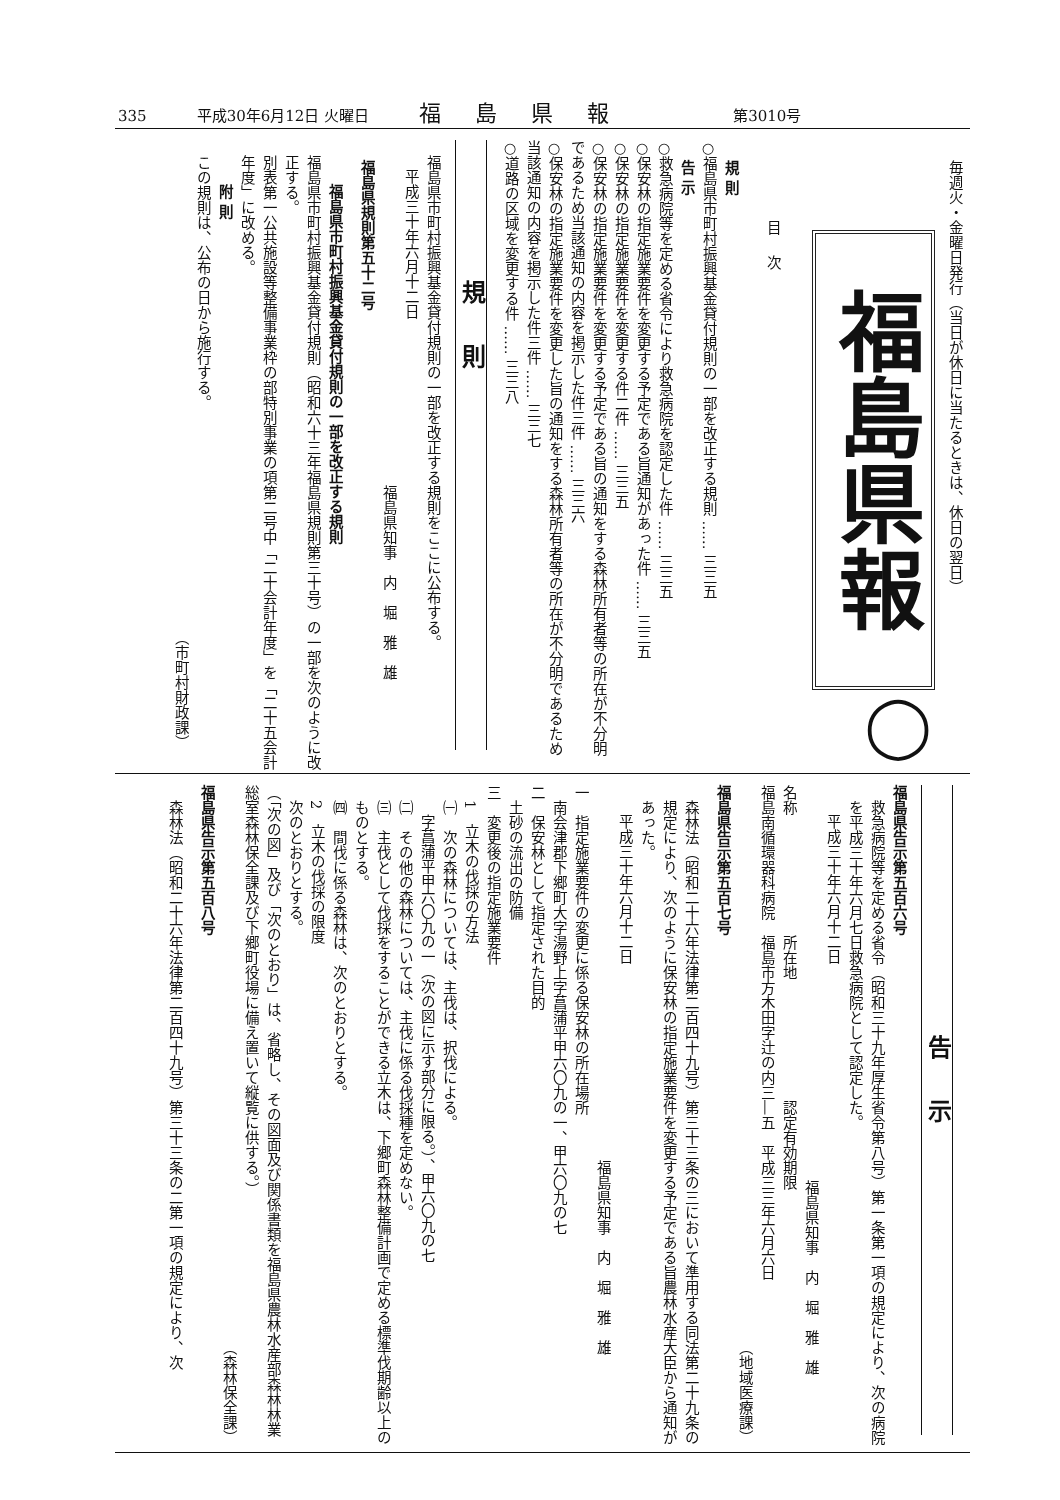335 平成30年6月12日 火曜日 福島県報 第3010号
毎週火・金曜日発行（当日が休日に当たるときは、休日の翌日）
福島県報
◯
目次
規 則
○福島県市町村振興基金貸付規則の一部を改正する規則 …… 三三五
告 示
○救急病院等を定める省令により救急病院を認定した件 …… 三三五
○保安林の指定施業要件を変更する予定である旨通知があった件 …… 三三五
○保安林の指定施業要件を変更する件二件 …… 三三五
○保安林の指定施業要件を変更する予定である旨の通知をする森林所有者等の所在が不分明であるため当該通知の内容を掲示した件三件 …… 三三六
○保安林の指定施業要件を変更した旨の通知をする森林所有者等の所在が不分明であるため当該通知の内容を掲示した件三件 …… 三三七
○道路の区域を変更する件 …… 三三八
規則
福島県市町村振興基金貸付規則の一部を改正する規則をここに公布する。
平成三十年六月十二日
福島県知事　内　堀　雅　雄
福島県規則第五十二号
福島県市町村振興基金貸付規則の一部を改正する規則
福島県市町村振興基金貸付規則（昭和六十三年福島県規則第三十号）の一部を次のように改正する。
別表第一公共施設等整備事業枠の部特別事業の項第二号中「二十会計年度」を「二十五会計年度」に改める。
附 則
この規則は、公布の日から施行する。
（市町村財政課）
告示
福島県告示第五百六号
救急病院等を定める省令（昭和三十九年厚生省令第八号）第一条第一項の規定により、次の病院を平成三十年六月七日救急病院として認定した。
平成三十年六月十二日
福島県知事　内　堀　雅　雄
名称　　　　　　　　所在地　　　　　　　　認定有効期限
福島南循環器科病院　福島市方木田字辻の内三―五　平成三三年六月六日
（地域医療課）
福島県告示第五百七号
森林法（昭和二十六年法律第二百四十九号）第三十三条の三において準用する同法第二十九条の規定により、次のように保安林の指定施業要件を変更する予定である旨農林水産大臣から通知があった。
平成三十年六月十二日
福島県知事　内　堀　雅　雄
一　指定施業要件の変更に係る保安林の所在場所
南会津郡下郷町大字湯野上字菖蒲平甲六〇九の一、甲六〇九の七
二　保安林として指定された目的
土砂の流出の防備
三　変更後の指定施業要件
1　立木の伐採の方法
㈠　次の森林については、主伐は、択伐による。
字菖蒲平甲六〇九の一（次の図に示す部分に限る。）、甲六〇九の七
㈡　その他の森林については、主伐に係る伐採種を定めない。
㈢　主伐として伐採をすることができる立木は、下郷町森林整備計画で定める標準伐期齢以上のものとする。
㈣　間伐に係る森林は、次のとおりとする。
2　立木の伐採の限度
次のとおりとする。
（「次の図」及び「次のとおり」は、省略し、その図面及び関係書類を福島県農林水産部森林林業総室森林保全課及び下郷町役場に備え置いて縦覧に供する。）
（森林保全課）
福島県告示第五百八号
森林法（昭和二十六年法律第二百四十九号）第三十三条の二第一項の規定により、次